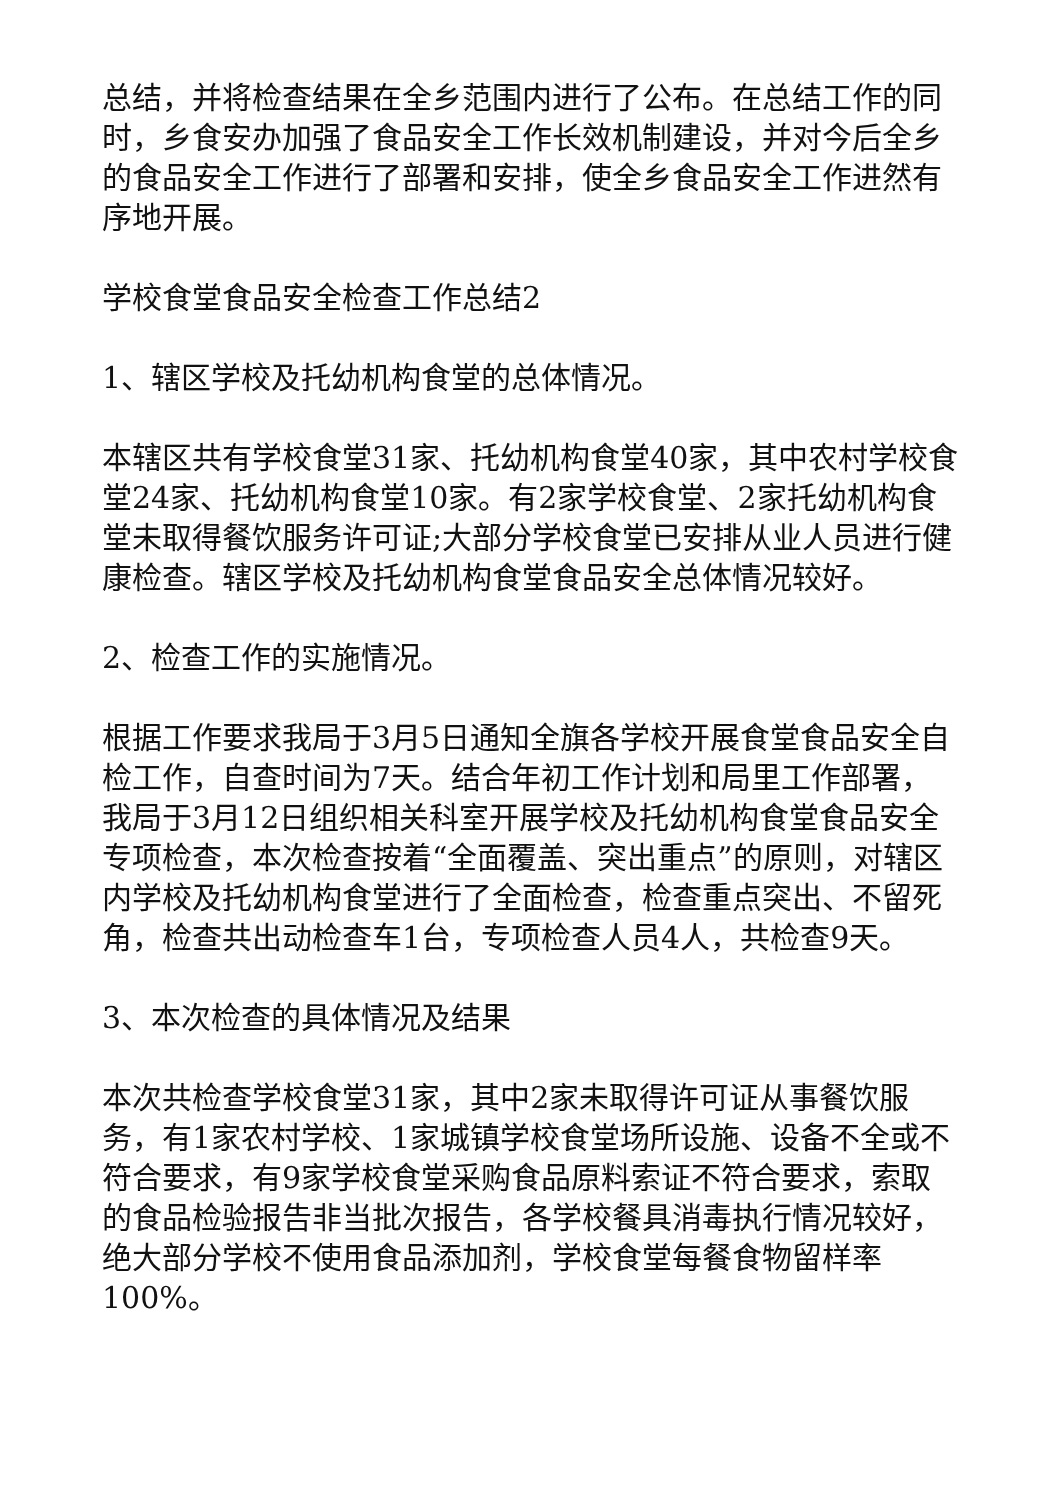总结，并将检查结果在全乡范围内进行了公布。在总结工作的同时，乡食安办加强了食品安全工作长效机制建设，并对今后全乡的食品安全工作进行了部署和安排，使全乡食品安全工作进然有序地开展。
学校食堂食品安全检查工作总结2
1、辖区学校及托幼机构食堂的总体情况。
本辖区共有学校食堂31家、托幼机构食堂40家，其中农村学校食堂24家、托幼机构食堂10家。有2家学校食堂、2家托幼机构食堂未取得餐饮服务许可证;大部分学校食堂已安排从业人员进行健康检查。辖区学校及托幼机构食堂食品安全总体情况较好。
2、检查工作的实施情况。
根据工作要求我局于3月5日通知全旗各学校开展食堂食品安全自检工作，自查时间为7天。结合年初工作计划和局里工作部署，我局于3月12日组织相关科室开展学校及托幼机构食堂食品安全专项检查，本次检查按着“全面覆盖、突出重点”的原则，对辖区内学校及托幼机构食堂进行了全面检查，检查重点突出、不留死角，检查共出动检查车1台，专项检查人员4人，共检查9天。
3、本次检查的具体情况及结果
本次共检查学校食堂31家，其中2家未取得许可证从事餐饮服务，有1家农村学校、1家城镇学校食堂场所设施、设备不全或不符合要求，有9家学校食堂采购食品原料索证不符合要求，索取的食品检验报告非当批次报告，各学校餐具消毒执行情况较好，绝大部分学校不使用食品添加剂，学校食堂每餐食物留样率100%。